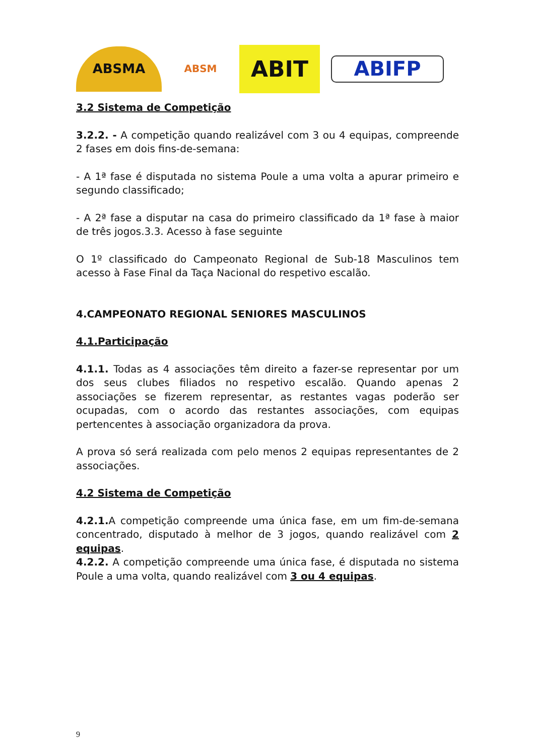ABSMA
ABSM
ABIT
ABIFP
3.2 Sistema de Competição
3.2.2. - A competição quando realizável com 3 ou 4 equipas, compreende 2 fases em dois fins-de-semana:
- A 1ª fase é disputada no sistema Poule a uma volta a apurar primeiro e segundo classificado;
- A 2ª fase a disputar na casa do primeiro classificado da 1ª fase à maior de três jogos.3.3. Acesso à fase seguinte
O 1º classificado do Campeonato Regional de Sub-18 Masculinos tem acesso à Fase Final da Taça Nacional do respetivo escalão.
4.CAMPEONATO REGIONAL SENIORES MASCULINOS
4.1.Participação
4.1.1. Todas as 4 associações têm direito a fazer-se representar por um dos seus clubes filiados no respetivo escalão. Quando apenas 2 associações se fizerem representar, as restantes vagas poderão ser ocupadas, com o acordo das restantes associações, com equipas pertencentes à associação organizadora da prova.
A prova só será realizada com pelo menos 2 equipas representantes de 2 associações.
4.2 Sistema de Competição
4.2.1. A competição compreende uma única fase, em um fim-de-semana concentrado, disputado à melhor de 3 jogos, quando realizável com 2 equipas.
4.2.2. A competição compreende uma única fase, é disputada no sistema Poule a uma volta, quando realizável com 3 ou 4 equipas.
9